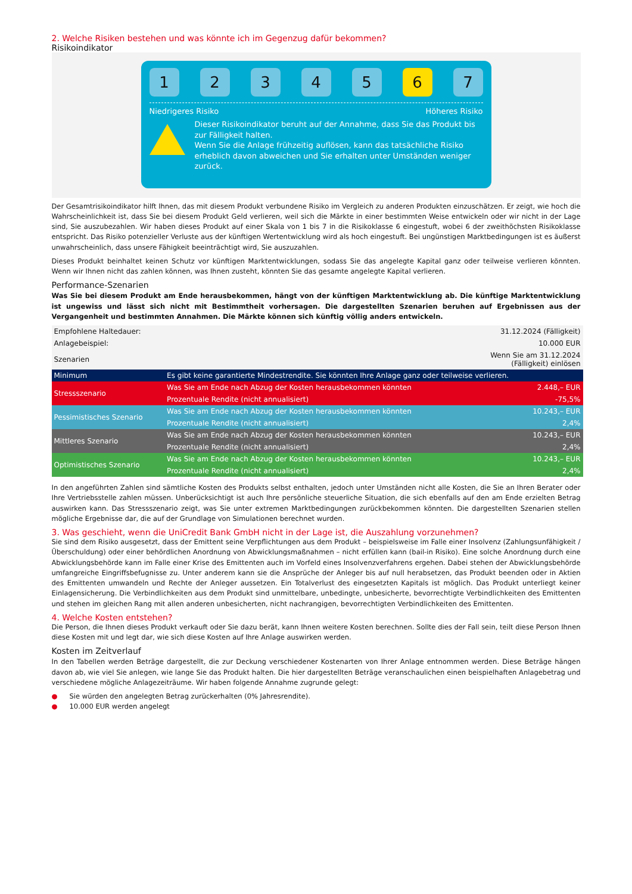2. Welche Risiken bestehen und was könnte ich im Gegenzug dafür bekommen?
Risikoindikator
12345 6 7
Niedrigeres Risiko Höheres Risiko
Dieser Risikoindikator beruht auf der Annahme, dass Sie das Produkt bis zur Fälligkeit halten.
Wenn Sie die Anlage frühzeitig auflösen, kann das tatsächliche Risiko erheblich davon abweichen und Sie erhalten unter Umständen weniger zurück.
Der Gesamtrisikoindikator hilft Ihnen, das mit diesem Produkt verbundene Risiko im Vergleich zu anderen Produkten einzuschätzen. Er zeigt, wie hoch die Wahrscheinlichkeit ist, dass Sie bei diesem Produkt Geld verlieren, weil sich die Märkte in einer bestimmten Weise entwickeln oder wir nicht in der Lage sind, Sie auszubezahlen. Wir haben dieses Produkt auf einer Skala von 1 bis 7 in die Risikoklasse 6 eingestuft, wobei 6 der zweithöchsten Risikoklasse entspricht. Das Risiko potenzieller Verluste aus der künftigen Wertentwicklung wird als hoch eingestuft. Bei ungünstigen Marktbedingungen ist es äußerst unwahrscheinlich, dass unsere Fähigkeit beeinträchtigt wird, Sie auszuzahlen.
Dieses Produkt beinhaltet keinen Schutz vor künftigen Marktentwicklungen, sodass Sie das angelegte Kapital ganz oder teilweise verlieren könnten. Wenn wir Ihnen nicht das zahlen können, was Ihnen zusteht, könnten Sie das gesamte angelegte Kapital verlieren.
Performance-Szenarien
Was Sie bei diesem Produkt am Ende herausbekommen, hängt von der künftigen Marktentwicklung ab. Die künftige Marktentwicklung ist ungewiss und lässt sich nicht mit Bestimmtheit vorhersagen. Die dargestellten Szenarien beruhen auf Ergebnissen aus der Vergangenheit und bestimmten Annahmen. Die Märkte können sich künftig völlig anders entwickeln.
| Empfohlene Haltedauer: | | 31.12.2024 (Fälligkeit) |
| Anlagebeispiel: | | 10.000 EUR |
| Szenarien | | Wenn Sie am 31.12.2024 (Fälligkeit) einlösen |
| Minimum | Es gibt keine garantierte Mindestrendite. Sie könnten Ihre Anlage ganz oder teilweise verlieren. | |
| Stressszenario | Was Sie am Ende nach Abzug der Kosten herausbekommen könnten | 2.448,– EUR |
| | Prozentuale Rendite (nicht annualisiert) | -75,5% |
| Pessimistisches Szenario | Was Sie am Ende nach Abzug der Kosten herausbekommen könnten | 10.243,– EUR |
| | Prozentuale Rendite (nicht annualisiert) | 2,4% |
| Mittleres Szenario | Was Sie am Ende nach Abzug der Kosten herausbekommen könnten | 10.243,– EUR |
| | Prozentuale Rendite (nicht annualisiert) | 2,4% |
| Optimistisches Szenario | Was Sie am Ende nach Abzug der Kosten herausbekommen könnten | 10.243,– EUR |
| | Prozentuale Rendite (nicht annualisiert) | 2,4% |
In den angeführten Zahlen sind sämtliche Kosten des Produkts selbst enthalten, jedoch unter Umständen nicht alle Kosten, die Sie an Ihren Berater oder Ihre Vertriebsstelle zahlen müssen. Unberücksichtigt ist auch Ihre persönliche steuerliche Situation, die sich ebenfalls auf den am Ende erzielten Betrag auswirken kann. Das Stressszenario zeigt, was Sie unter extremen Marktbedingungen zurückbekommen könnten. Die dargestellten Szenarien stellen mögliche Ergebnisse dar, die auf der Grundlage von Simulationen berechnet wurden.
3. Was geschieht, wenn die UniCredit Bank GmbH nicht in der Lage ist, die Auszahlung vorzunehmen?
Sie sind dem Risiko ausgesetzt, dass der Emittent seine Verpflichtungen aus dem Produkt – beispielsweise im Falle einer Insolvenz (Zahlungsunfähigkeit / Überschuldung) oder einer behördlichen Anordnung von Abwicklungsmaßnahmen – nicht erfüllen kann (bail-in Risiko). Eine solche Anordnung durch eine Abwicklungsbehörde kann im Falle einer Krise des Emittenten auch im Vorfeld eines Insolvenzverfahrens ergehen. Dabei stehen der Abwicklungsbehörde umfangreiche Eingriffsbefugnisse zu. Unter anderem kann sie die Ansprüche der Anleger bis auf null herabsetzen, das Produkt beenden oder in Aktien des Emittenten umwandeln und Rechte der Anleger aussetzen. Ein Totalverlust des eingesetzten Kapitals ist möglich. Das Produkt unterliegt keiner Einlagensicherung. Die Verbindlichkeiten aus dem Produkt sind unmittelbare, unbedingte, unbesicherte, bevorrechtigte Verbindlichkeiten des Emittenten und stehen im gleichen Rang mit allen anderen unbesicherten, nicht nachrangigen, bevorrechtigten Verbindlichkeiten des Emittenten.
4. Welche Kosten entstehen?
Die Person, die Ihnen dieses Produkt verkauft oder Sie dazu berät, kann Ihnen weitere Kosten berechnen. Sollte dies der Fall sein, teilt diese Person Ihnen diese Kosten mit und legt dar, wie sich diese Kosten auf Ihre Anlage auswirken werden.
Kosten im Zeitverlauf
In den Tabellen werden Beträge dargestellt, die zur Deckung verschiedener Kostenarten von Ihrer Anlage entnommen werden. Diese Beträge hängen davon ab, wie viel Sie anlegen, wie lange Sie das Produkt halten. Die hier dargestellten Beträge veranschaulichen einen beispielhaften Anlagebetrag und verschiedene mögliche Anlagezeiträume. Wir haben folgende Annahme zugrunde gelegt:
● Sie würden den angelegten Betrag zurückerhalten (0% Jahresrendite).
● 10.000 EUR werden angelegt